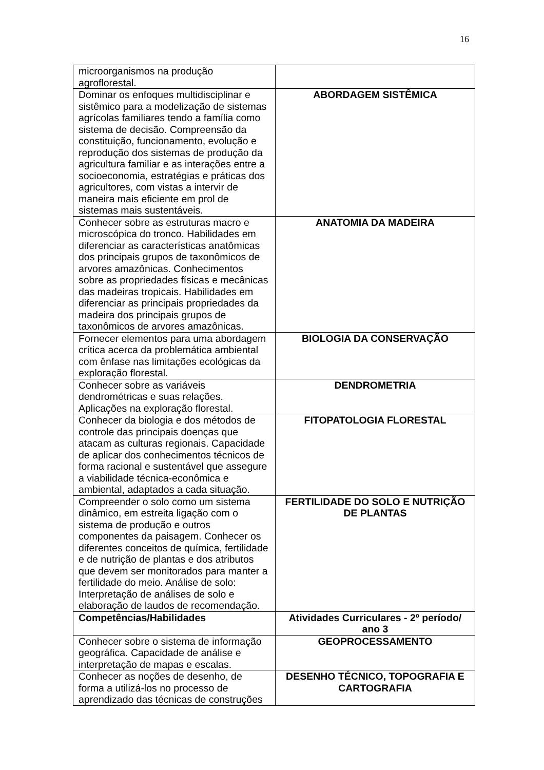16
| microorganismos na produção agroflorestal. | |
| Dominar os enfoques multidisciplinar e sistêmico para a modelização de sistemas agrícolas familiares tendo a família como sistema de decisão. Compreensão da constituição, funcionamento, evolução e reprodução dos sistemas de produção da agricultura familiar e as interações entre a socioeconomia, estratégias e práticas dos agricultores, com vistas a intervir de maneira mais eficiente em prol de sistemas mais sustentáveis. | ABORDAGEM SISTÊMICA |
| Conhecer sobre as estruturas macro e microscópica do tronco. Habilidades em diferenciar as características anatômicas dos principais grupos de taxonômicos de arvores amazônicas. Conhecimentos sobre as propriedades físicas e mecânicas das madeiras tropicais. Habilidades em diferenciar as principais propriedades da madeira dos principais grupos de taxonômicos de arvores amazônicas. | ANATOMIA DA MADEIRA |
| Fornecer elementos para uma abordagem crítica acerca da problemática ambiental com ênfase nas limitações ecológicas da exploração florestal. | BIOLOGIA DA CONSERVAÇÃO |
| Conhecer sobre as variáveis dendrométricas e suas relações. Aplicações na exploração florestal. | DENDROMETRIA |
| Conhecer da biologia e dos métodos de controle das principais doenças que atacam as culturas regionais. Capacidade de aplicar dos conhecimentos técnicos de forma racional e sustentável que assegure a viabilidade técnica-econômica e ambiental, adaptados a cada situação. | FITOPATOLOGIA FLORESTAL |
| Compreender o solo como um sistema dinâmico, em estreita ligação com o sistema de produção e outros componentes da paisagem. Conhecer os diferentes conceitos de química, fertilidade e de nutrição de plantas e dos atributos que devem ser monitorados para manter a fertilidade do meio. Análise de solo: Interpretação de análises de solo e elaboração de laudos de recomendação. | FERTILIDADE DO SOLO E NUTRIÇÃO DE PLANTAS |
| Competências/Habilidades | Atividades Curriculares - 2º período/ ano 3 |
| Conhecer sobre o sistema de informação geográfica. Capacidade de análise e interpretação de mapas e escalas. | GEOPROCESSAMENTO |
| Conhecer as noções de desenho, de forma a utilizá-los no processo de aprendizado das técnicas de construções | DESENHO TÉCNICO, TOPOGRAFIA E CARTOGRAFIA |